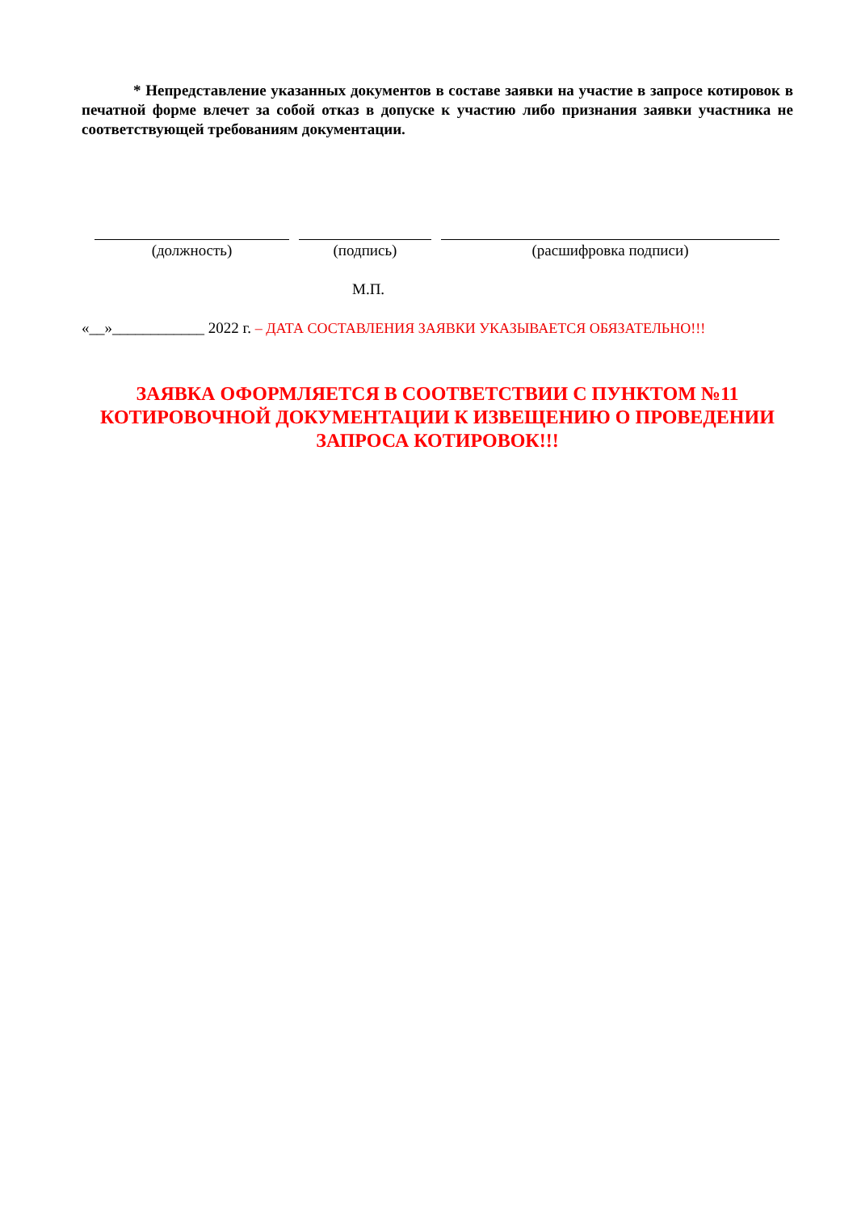* Непредставление указанных документов в составе заявки на участие в запросе котировок в печатной форме влечет за собой отказ в допуске к участию либо признания заявки участника не соответствующей требованиям документации.
(должность) (подпись) (расшифровка подписи)
М.П.
«__»____________ 2022 г. – ДАТА СОСТАВЛЕНИЯ ЗАЯВКИ УКАЗЫВАЕТСЯ ОБЯЗАТЕЛЬНО!!!
ЗАЯВКА ОФОРМЛЯЕТСЯ В СООТВЕТСТВИИ С ПУНКТОМ №11
КОТИРОВОЧНОЙ ДОКУМЕНТАЦИИ К ИЗВЕЩЕНИЮ О ПРОВЕДЕНИИ
ЗАПРОСА КОТИРОВОК!!!